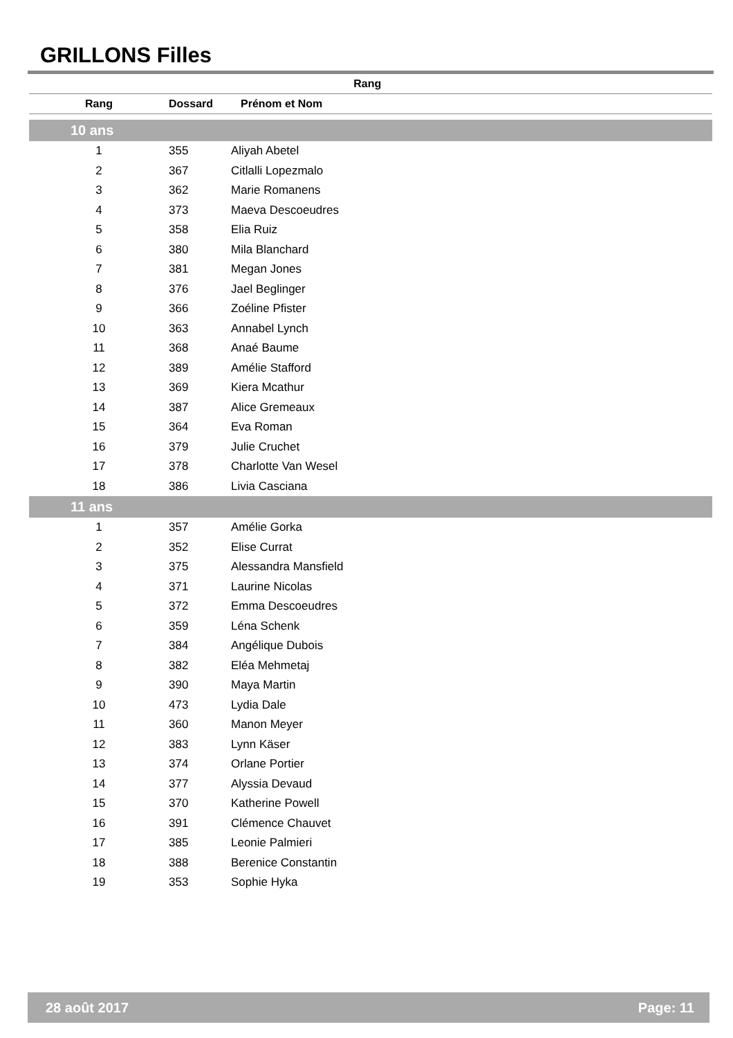GRILLONS Filles
| Rang | | |
| --- | --- | --- |
| Rang | Dossard | Prénom et Nom |
| --- | --- | --- |
| 10 ans | | |
| 1 | 355 | Aliyah Abetel |
| 2 | 367 | Citlalli Lopezmalo |
| 3 | 362 | Marie Romanens |
| 4 | 373 | Maeva Descoeudres |
| 5 | 358 | Elia Ruiz |
| 6 | 380 | Mila Blanchard |
| 7 | 381 | Megan Jones |
| 8 | 376 | Jael Beglinger |
| 9 | 366 | Zoéline Pfister |
| 10 | 363 | Annabel Lynch |
| 11 | 368 | Anaé Baume |
| 12 | 389 | Amélie Stafford |
| 13 | 369 | Kiera Mcathur |
| 14 | 387 | Alice Gremeaux |
| 15 | 364 | Eva Roman |
| 16 | 379 | Julie Cruchet |
| 17 | 378 | Charlotte Van Wesel |
| 18 | 386 | Livia Casciana |
| 11 ans | | |
| 1 | 357 | Amélie Gorka |
| 2 | 352 | Elise Currat |
| 3 | 375 | Alessandra Mansfield |
| 4 | 371 | Laurine Nicolas |
| 5 | 372 | Emma Descoeudres |
| 6 | 359 | Léna Schenk |
| 7 | 384 | Angélique Dubois |
| 8 | 382 | Eléa Mehmetaj |
| 9 | 390 | Maya Martin |
| 10 | 473 | Lydia Dale |
| 11 | 360 | Manon Meyer |
| 12 | 383 | Lynn Käser |
| 13 | 374 | Orlane Portier |
| 14 | 377 | Alyssia Devaud |
| 15 | 370 | Katherine Powell |
| 16 | 391 | Clémence Chauvet |
| 17 | 385 | Leonie Palmieri |
| 18 | 388 | Berenice Constantin |
| 19 | 353 | Sophie Hyka |
28 août 2017 Page: 11